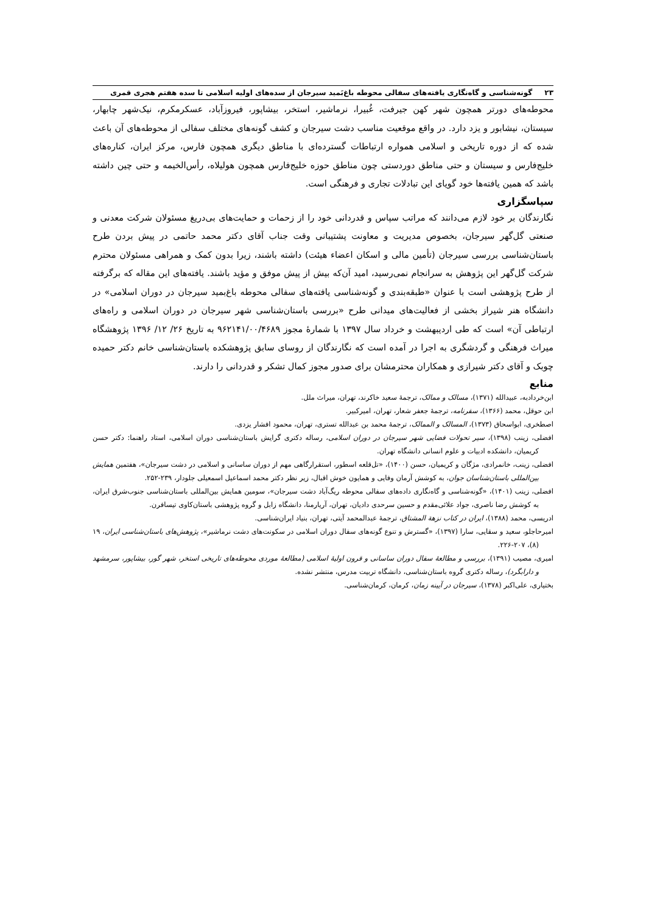۲۳ گونه‌شناسی و گاه‌نگاری یافته‌های سفالی محوطه باغ‌بَمید سیرجان از سده‌های اولیه اسلامی تا سده هفتم هجری قمری
محوطه‌های دورتر همچون شهر کهن جیرفت، غُبیرا، نرماشیر، استخر، بیشاپور، فیروزآباد، عسکرمکرم، نیک‌شهر چابهار، سیستان، نیشابور و یزد دارد. در واقع موقعیت مناسب دشت سیرجان و کشف گونه‌های مختلف سفالی از محوطه‌های آن باعث شده که از دوره تاریخی و اسلامی همواره ارتباطات گسترده‌ای با مناطق دیگری همچون فارس، مرکز ایران، کناره‌های خلیج‌فارس و سیستان و حتی مناطق دوردستی چون مناطق حوزه خلیج‌فارس همچون هولیلاه، رأس‌الخیمه و حتی چین داشته باشد که همین یافته‌ها خود گویای این تبادلات تجاری و فرهنگی است.
سپاسگزاری
نگارندگان بر خود لازم می‌دانند که مراتب سپاس و قدردانی خود را از زحمات و حمایت‌های بی‌دریغ مسئولان شرکت معدنی و صنعتی گل‌گهر سیرجان، بخصوص مدیریت و معاونت پشتیبانی وقت جناب آقای دکتر محمد حاتمی در پیش بردن طرح باستان‌شناسی بررسی سیرجان (تأمین مالی و اسکان اعضاء هیئت) داشته باشند، زیرا بدون کمک و همراهی مسئولان محترم شرکت گل‌گهر این پژوهش به سرانجام نمی‌رسید، امید آن‌که بیش از پیش موفق و مؤید باشند. یافته‌های این مقاله که برگرفته از طرح پژوهشی است با عنوان «طبقه‌بندی و گونه‌شناسی یافته‌های سفالی محوطه باغ‌بمید سیرجان در دوران اسلامی» در دانشگاه هنر شیراز بخشی از فعالیت‌های میدانی طرح «بررسی باستان‌شناسی شهر سیرجان در دوران اسلامی و راه‌های ارتباطی آن» است که طی اردیبهشت و خرداد سال ۱۳۹۷ با شمارۀ مجوز ۹۶۲۱۴۱/۰۰/۴۶۸۹ به تاریخ ۲۶/ ۱۲/ ۱۳۹۶ پژوهشگاه میراث فرهنگی و گردشگری به اجرا در آمده است که نگارندگان از روسای سابق پژوهشکده باستان‌شناسی خانم دکتر حمیده چوبک و آقای دکتر شیرازی و همکاران محترمشان برای صدور مجوز کمال تشکر و قدردانی را دارند.
منابع
ابن‌خردادبه، عبیدالله (۱۳۷۱)، مسالک و ممالک، ترجمۀ سعید خاکرند، تهران، میراث ملل.
ابن حوقل، محمد (۱۳۶۶)، سفرنامه، ترجمۀ جعفر شعار، تهران، امیرکبیر.
اصطخری، ابواسحاق (۱۳۷۳)، المسالک و الممالک، ترجمۀ محمد بن عبدالله تستری، تهران، محمود افشار یزدی.
افضلی، زینب (۱۳۹۸)، سیر تحولات فضایی شهر سیرجان در دوران اسلامی، رساله دکتری گرایش باستان‌شناسی دوران اسلامی، استاد راهنما: دکتر حسن کریمیان، دانشکده ادبیات و علوم انسانی دانشگاه تهران.
افضلی، زینب، خانمرادی، مژگان و کریمیان، حسن (۱۴۰۰)، «تل‌قلعه اسطور، استقرارگاهی مهم از دوران ساسانی و اسلامی در دشت سیرجان»، هفتمین همایش بین‌المللی باستان‌شناسان جوان، به کوشش آرمان وفایی و همایون خوش اقبال، زیر نظر دکتر محمد اسماعیل اسمعیلی جلودار، ۲۳۹-۲۵۲.
افضلی، زینب (۱۴۰۱)، «گونه‌شناسی و گاه‌نگاری داده‌های سفالی محوطه ریگ‌آباد دشت سیرجان»، سومین همایش بین‌المللی باستان‌شناسی جنوب‌شرق ایران، به کوشش رضا ناصری، جواد علائی‌مقدم و حسین سرحدی دادیان، تهران، آریارمنا، دانشگاه زابل و گروه پژوهشی باستان‌کاوی تیسافرن.
ادریسی، محمد (۱۳۸۸)، ایران در کتاب نزهة المشتاق، ترجمۀ عبدالمحمد آیتی، تهران، بنیاد ایران‌شناسی.
امیرحاجلو، سعید و سقایی، سارا (۱۳۹۷)، «گسترش و تنوع گونه‌های سفال دوران اسلامی در سکونت‌های دشت نرماشیر»، پژوهش‌های باستان‌شناسی ایران، ۱۹ (۸)، ۲۰۷-۲۲۶.
امیری، مصیب (۱۳۹۱)، بررسی و مطالعۀ سفال دوران ساسانی و قرون اولیۀ اسلامی (مطالعۀ موردی محوطه‌های تاریخی استخر، شهر گور، بیشاپور، سرمشهد و دارابگرد)، رساله دکتری گروه باستان‌شناسی، دانشگاه تربیت مدرس، منتشر نشده.
بختیاری، علی‌اکبر (۱۳۷۸)، سیرجان در آیینه زمان، کرمان، کرمان‌شناسی.